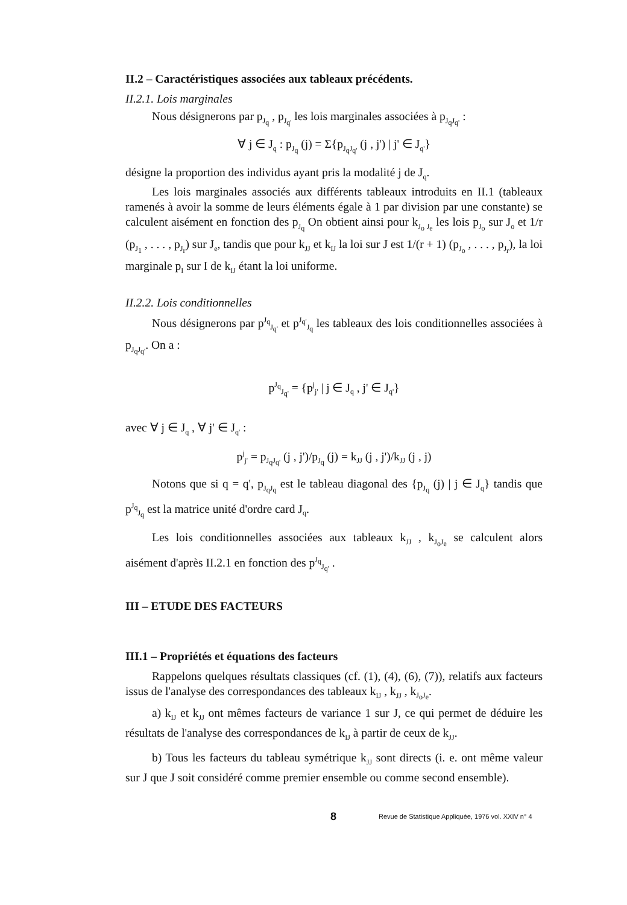II.2 – Caractéristiques associées aux tableaux précédents.
II.2.1. Lois marginales
Nous désignerons par p<sub>J<sub>q</sub></sub> , p<sub>J<sub>q'</sub></sub> les lois marginales associées à p<sub>J<sub>q</sub>J<sub>q'</sub></sub> :
∀ j ∈ J<sub>q</sub> : p<sub>J<sub>q</sub></sub> (j) = Σ{p<sub>J<sub>q</sub>J<sub>q'</sub></sub> (j , j') | j' ∈ J<sub>q'</sub>}
désigne la proportion des individus ayant pris la modalité j de J<sub>q</sub>.
Les lois marginales associés aux différents tableaux introduits en II.1 (tableaux ramenés à avoir la somme de leurs éléments égale à 1 par division par une constante) se calculent aisément en fonction des p<sub>J<sub>q</sub></sub> On obtient ainsi pour k<sub>J<sub>o</sub> J<sub>e</sub></sub> les lois p<sub>J<sub>o</sub></sub> sur J<sub>o</sub> et 1/r (p<sub>J<sub>1</sub></sub> , . . . , p<sub>J<sub>r</sub></sub>) sur J<sub>e</sub>, tandis que pour k<sub>JJ</sub> et k<sub>IJ</sub> la loi sur J est 1/(r + 1) (p<sub>J<sub>o</sub></sub> , . . . , p<sub>J<sub>r</sub></sub>), la loi marginale p<sub>I</sub> sur I de k<sub>IJ</sub> étant la loi uniforme.
II.2.2. Lois conditionnelles
Nous désignerons par p<sup>J<sub>q</sub></sup><sub>J<sub>q'</sub></sub> et p<sup>J<sub>q'</sub></sup><sub>J<sub>q</sub></sub> les tableaux des lois conditionnelles associées à p<sub>J<sub>q</sub>J<sub>q'</sub></sub>. On a :
p<sup>J<sub>q</sub></sup><sub>J<sub>q'</sub></sub> = {p<sup>j</sup><sub>j'</sub> | j ∈ J<sub>q</sub> , j' ∈ J<sub>q'</sub>}
avec ∀ j ∈ J<sub>q</sub> , ∀ j' ∈ J<sub>q'</sub> :
p<sup>j</sup><sub>j'</sub> = p<sub>J<sub>q</sub>J<sub>q'</sub></sub> (j , j')/p<sub>J<sub>q</sub></sub> (j) = k<sub>JJ</sub> (j , j')/k<sub>JJ</sub> (j , j)
Notons que si q = q', p<sub>J<sub>q</sub>J<sub>q</sub></sub> est le tableau diagonal des {p<sub>J<sub>q</sub></sub> (j) | j ∈ J<sub>q</sub>} tandis que p<sup>J<sub>q</sub></sup><sub>J<sub>q</sub></sub> est la matrice unité d'ordre card J<sub>q</sub>.
Les lois conditionnelles associées aux tableaux k<sub>JJ</sub> , k<sub>J<sub>o</sub>J<sub>e</sub></sub> se calculent alors aisément d'après II.2.1 en fonction des p<sup>J<sub>q</sub></sup><sub>J<sub>q'</sub></sub> .
III – ETUDE DES FACTEURS
III.1 – Propriétés et équations des facteurs
Rappelons quelques résultats classiques (cf. (1), (4), (6), (7)), relatifs aux facteurs issus de l'analyse des correspondances des tableaux k<sub>IJ</sub> , k<sub>JJ</sub> , k<sub>J<sub>o</sub>J<sub>e</sub></sub>.
a) k<sub>IJ</sub> et k<sub>JJ</sub> ont mêmes facteurs de variance 1 sur J, ce qui permet de déduire les résultats de l'analyse des correspondances de k<sub>IJ</sub> à partir de ceux de k<sub>JJ</sub>.
b) Tous les facteurs du tableau symétrique k<sub>JJ</sub> sont directs (i. e. ont même valeur sur J que J soit considéré comme premier ensemble ou comme second ensemble).
8 Revue de Statistique Appliquée, 1976 vol. XXIV n° 4